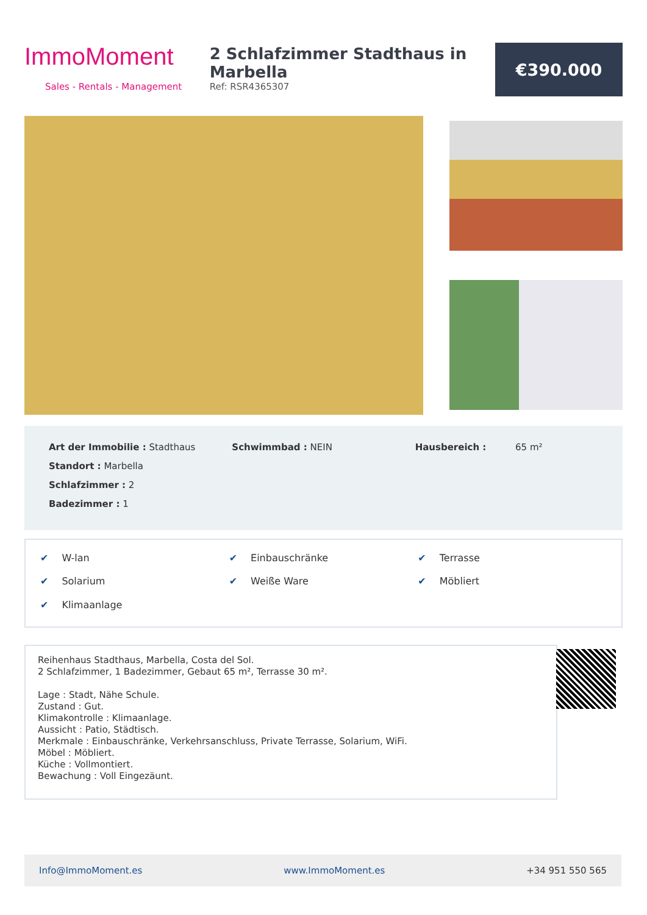ImmoMoment
Sales - Rentals - Management
2 Schlafzimmer Stadthaus in Marbella
Ref: RSR4365307
€390.000
Art der Immobilie : Stadthaus
Standort : Marbella
Schlafzimmer : 2
Badezimmer : 1
Schwimmbad : NEIN Hausbereich : 65 m²
✔ W-lan ✔ Einbauschränke ✔ Terrasse ✔ Solarium ✔ Weiße Ware ✔ Möbliert ✔ Klimaanlage
Reihenhaus Stadthaus, Marbella, Costa del Sol.
2 Schlafzimmer, 1 Badezimmer, Gebaut 65 m², Terrasse 30 m².
Lage : Stadt, Nähe Schule.
Zustand : Gut.
Klimakontrolle : Klimaanlage.
Aussicht : Patio, Städtisch.
Merkmale : Einbauschränke, Verkehrsanschluss, Private Terrasse, Solarium, WiFi.
Möbel : Möbliert.
Küche : Vollmontiert.
Bewachung : Voll Eingezäunt.
Info@ImmoMoment.es www.ImmoMoment.es +34 951 550 565